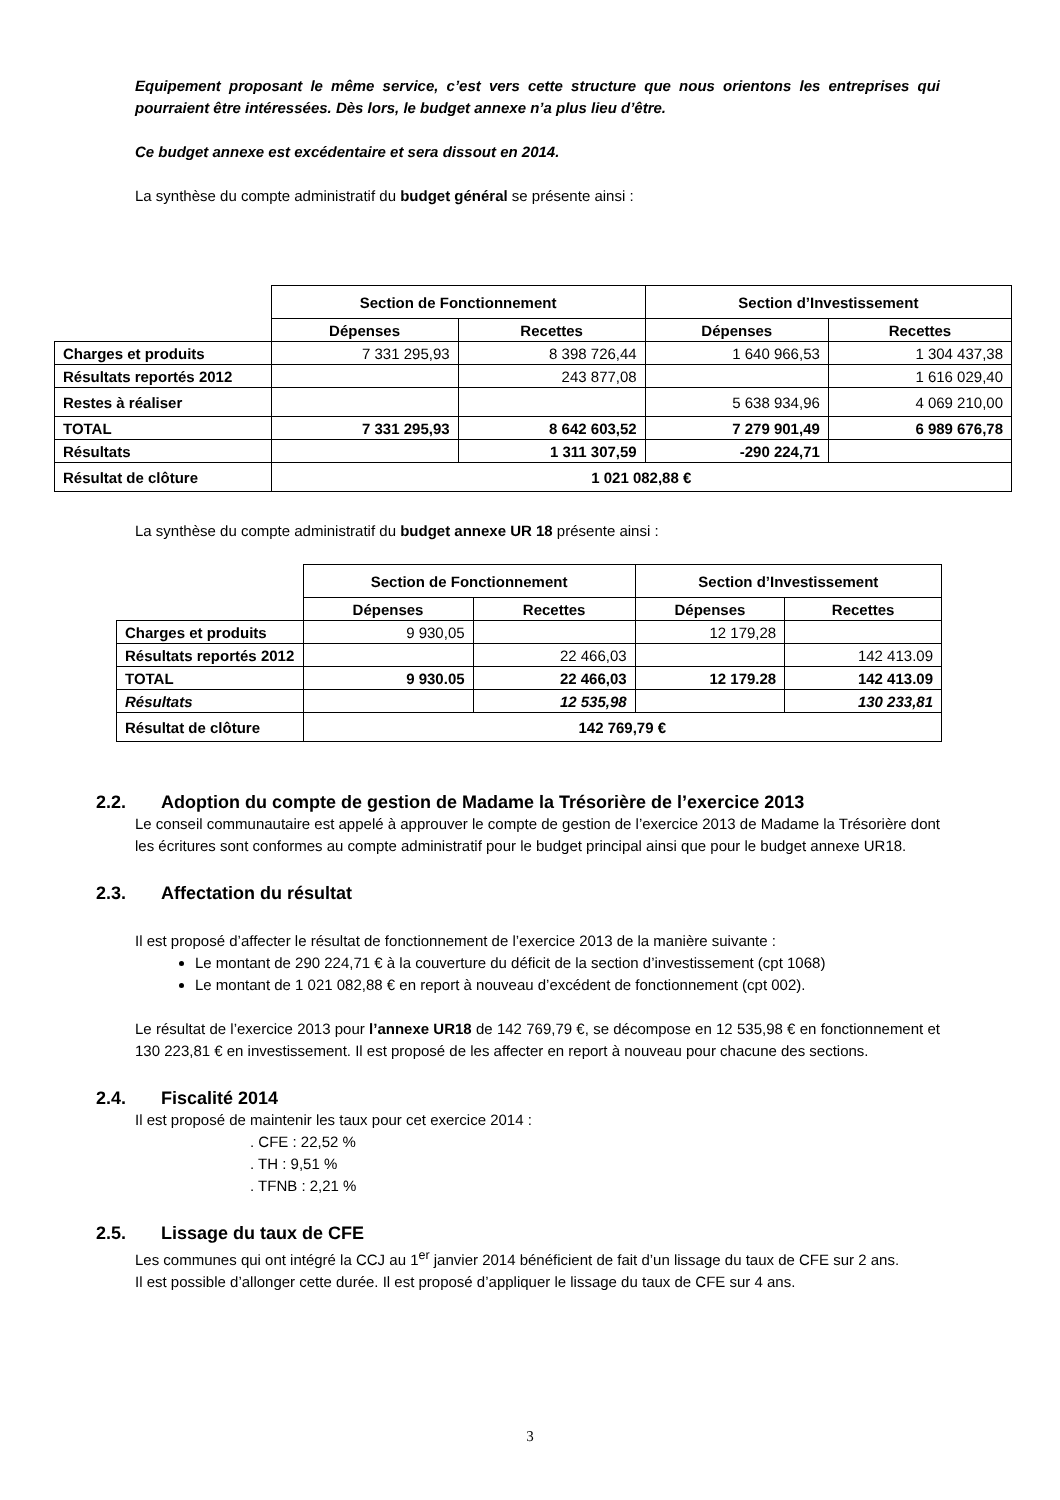Equipement proposant le même service, c’est vers cette structure que nous orientons les entreprises qui pourraient être intéressées. Dès lors, le budget annexe n’a plus lieu d’être.
Ce budget annexe est excédentaire et sera dissout en 2014.
La synthèse du compte administratif du budget général se présente ainsi :
| | Section de Fonctionnement | | Section d’Investissement | |
| | Dépenses | Recettes | Dépenses | Recettes |
| Charges et produits | 7 331 295,93 | 8 398 726,44 | 1 640 966,53 | 1 304 437,38 |
| Résultats reportés 2012 | | 243 877,08 | | 1 616 029,40 |
| Restes à réaliser | | | 5 638 934,96 | 4 069 210,00 |
| TOTAL | 7 331 295,93 | 8 642 603,52 | 7 279 901,49 | 6 989 676,78 |
| Résultats | | 1 311 307,59 | -290 224,71 | |
| Résultat de clôture | 1 021 082,88 € | | | |
La synthèse du compte administratif du budget annexe UR 18 présente ainsi :
| | Section de Fonctionnement | | Section d’Investissement | |
| | Dépenses | Recettes | Dépenses | Recettes |
| Charges et produits | 9 930,05 | | 12 179,28 | |
| Résultats reportés 2012 | | 22 466,03 | | 142 413.09 |
| TOTAL | 9 930.05 | 22 466,03 | 12 179.28 | 142 413.09 |
| Résultats | | 12 535,98 | | 130 233,81 |
| Résultat de clôture | 142 769,79 € | | | |
2.2. Adoption du compte de gestion de Madame la Trésorière de l’exercice 2013
Le conseil communautaire est appelé à approuver le compte de gestion de l’exercice 2013 de Madame la Trésorière dont les écritures sont conformes au compte administratif pour le budget principal ainsi que pour le budget annexe UR18.
2.3. Affectation du résultat
Il est proposé d’affecter le résultat de fonctionnement de l’exercice 2013 de la manière suivante :
Le montant de 290 224,71 € à la couverture du déficit de la section d’investissement (cpt 1068)
Le montant de 1 021 082,88 € en report à nouveau d’excédent de fonctionnement (cpt 002).
Le résultat de l’exercice 2013 pour l’annexe UR18 de 142 769,79 €, se décompose en 12 535,98 € en fonctionnement et 130 223,81 € en investissement. Il est proposé de les affecter en report à nouveau pour chacune des sections.
2.4. Fiscalité 2014
Il est proposé de maintenir les taux pour cet exercice 2014 :
. CFE : 22,52 %
. TH : 9,51 %
. TFNB : 2,21 %
2.5. Lissage du taux de CFE
Les communes qui ont intégré la CCJ au 1<sup>er</sup> janvier 2014 bénéficient de fait d’un lissage du taux de CFE sur 2 ans.
Il est possible d’allonger cette durée. Il est proposé d’appliquer le lissage du taux de CFE sur 4 ans.
3